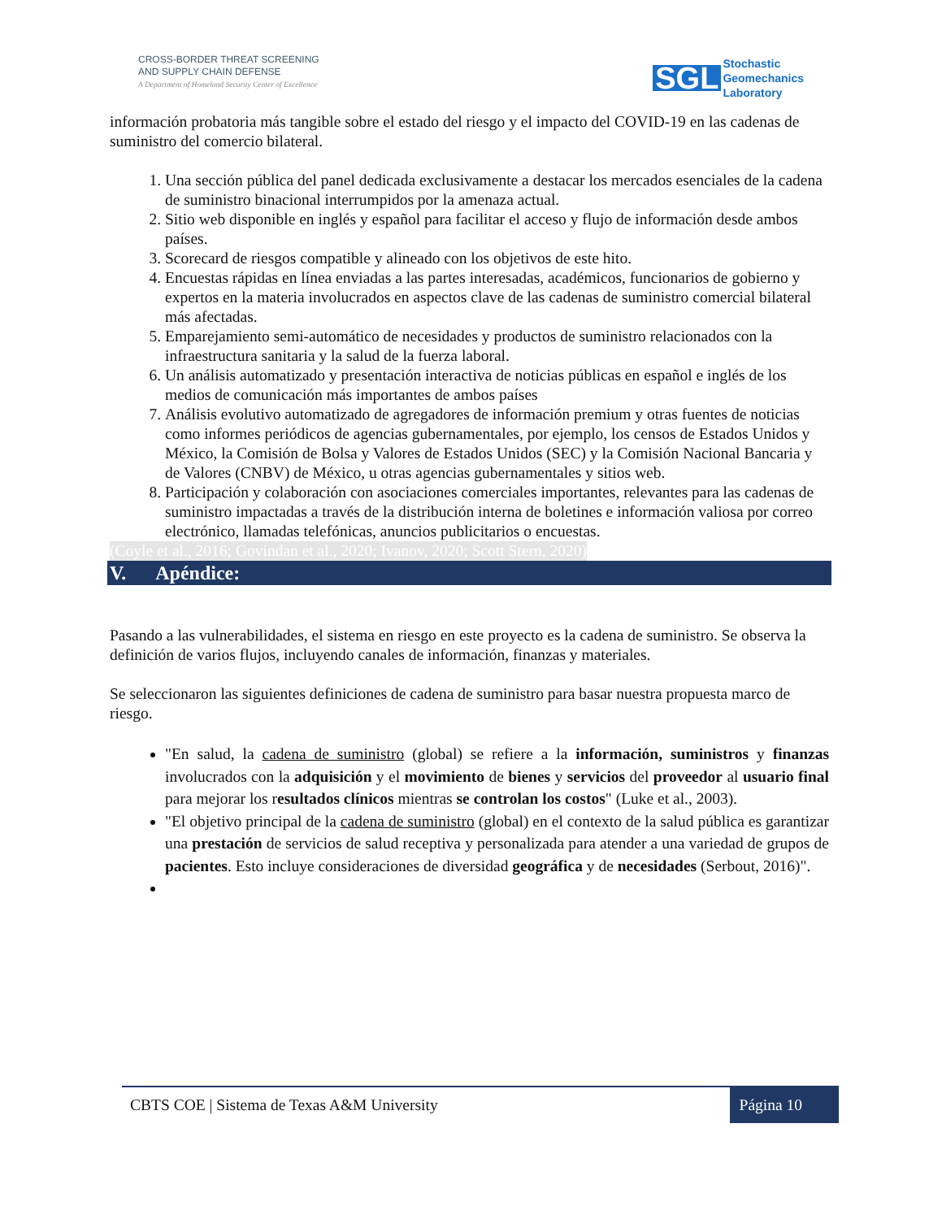CROSS-BORDER THREAT SCREENING
AND SUPPLY CHAIN DEFENSE
A Department of Homeland Security Center of Excellence
SGL Stochastic
Geomechanics
Laboratory
información probatoria más tangible sobre el estado del riesgo y el impacto del COVID-19 en las cadenas de suministro del comercio bilateral.
1. Una sección pública del panel dedicada exclusivamente a destacar los mercados esenciales de la cadena de suministro binacional interrumpidos por la amenaza actual.
2. Sitio web disponible en inglés y español para facilitar el acceso y flujo de información desde ambos países.
3. Scorecard de riesgos compatible y alineado con los objetivos de este hito.
4. Encuestas rápidas en línea enviadas a las partes interesadas, académicos, funcionarios de gobierno y expertos en la materia involucrados en aspectos clave de las cadenas de suministro comercial bilateral más afectadas.
5. Emparejamiento semi-automático de necesidades y productos de suministro relacionados con la infraestructura sanitaria y la salud de la fuerza laboral.
6. Un análisis automatizado y presentación interactiva de noticias públicas en español e inglés de los medios de comunicación más importantes de ambos países
7. Análisis evolutivo automatizado de agregadores de información premium y otras fuentes de noticias como informes periódicos de agencias gubernamentales, por ejemplo, los censos de Estados Unidos y México, la Comisión de Bolsa y Valores de Estados Unidos (SEC) y la Comisión Nacional Bancaria y de Valores (CNBV) de México, u otras agencias gubernamentales y sitios web.
8. Participación y colaboración con asociaciones comerciales importantes, relevantes para las cadenas de suministro impactadas a través de la distribución interna de boletines e información valiosa por correo electrónico, llamadas telefónicas, anuncios publicitarios o encuestas.
(Coyle et al., 2016; Govindan et al., 2020; Ivanov, 2020; Scott Stern, 2020)
V. Apéndice:
Pasando a las vulnerabilidades, el sistema en riesgo en este proyecto es la cadena de suministro. Se observa la definición de varios flujos, incluyendo canales de información, finanzas y materiales.
Se seleccionaron las siguientes definiciones de cadena de suministro para basar nuestra propuesta marco de riesgo.
"En salud, la cadena de suministro (global) se refiere a la información, suministros y finanzas involucrados con la adquisición y el movimiento de bienes y servicios del proveedor al usuario final para mejorar los resultados clínicos mientras se controlan los costos" (Luke et al., 2003).
"El objetivo principal de la cadena de suministro (global) en el contexto de la salud pública es garantizar una prestación de servicios de salud receptiva y personalizada para atender a una variedad de grupos de pacientes. Esto incluye consideraciones de diversidad geográfica y de necesidades (Serbout, 2016)".
CBTS COE | Sistema de Texas A&M University Página 10